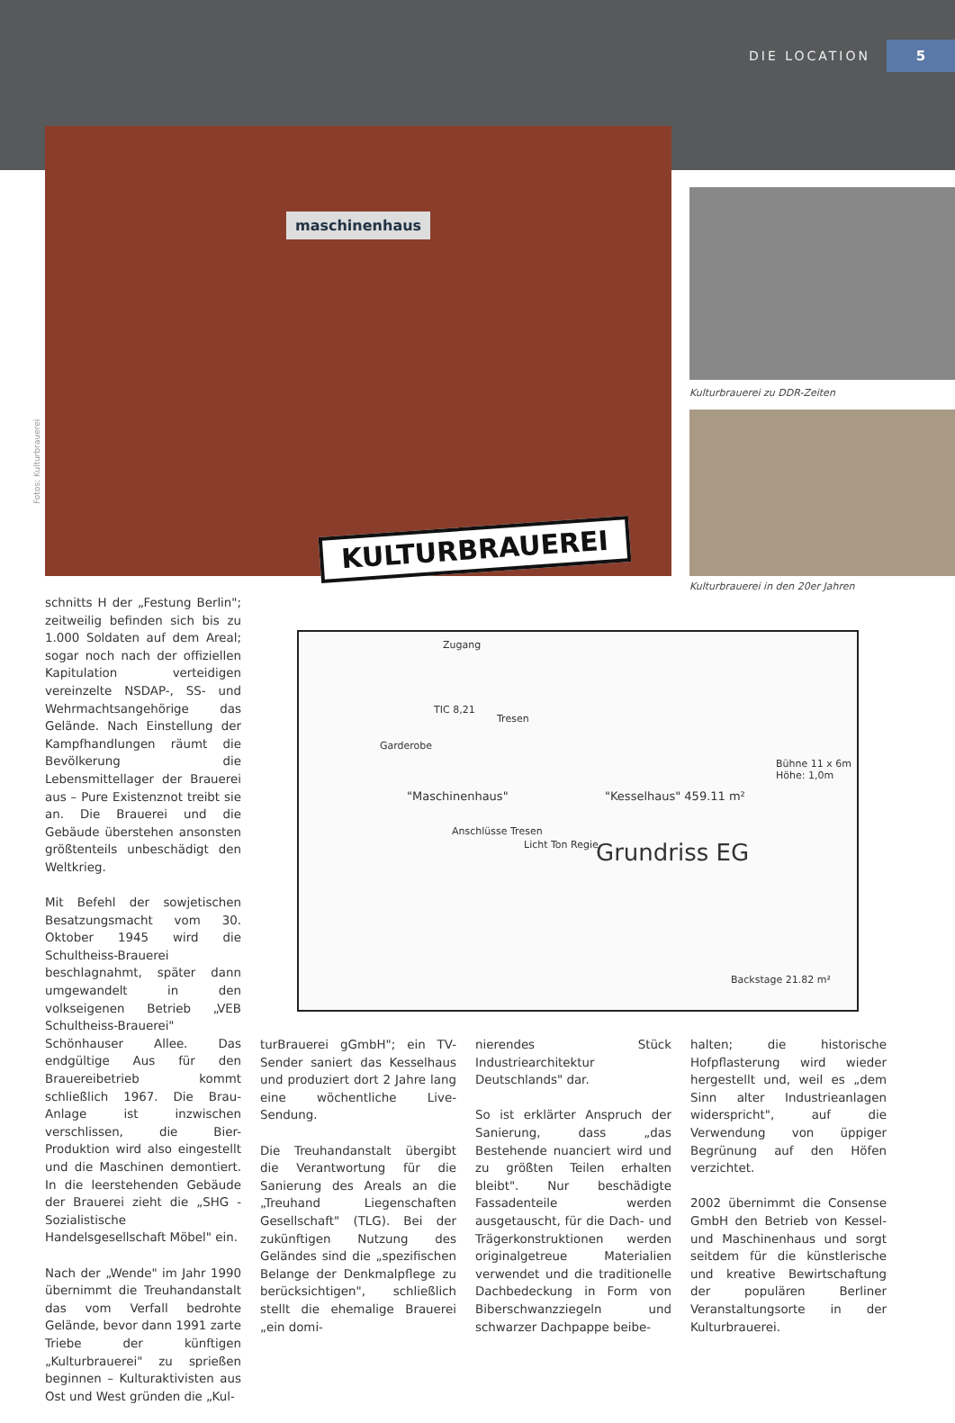DIE LOCATION 5
maschinenhaus
KULTURBRAUEREI
Fotos: Kulturbrauerei
Kulturbrauerei zu DDR-Zeiten
Kulturbrauerei in den 20er Jahren
Zugang
TIC 8,21
"Maschinenhaus" "Kesselhaus" 459.11 m²
Grundriss EG
Bühne 11 x 6m Höhe: 1,0m
Tresen
Garderobe
Anschlüsse Tresen
Licht Ton Regie
Backstage 21.82 m²
schnitts H der „Festung Berlin"; zeitweilig befinden sich bis zu 1.000 Soldaten auf dem Areal; sogar noch nach der offiziellen Kapitulation verteidigen vereinzelte NSDAP-, SS- und Wehrmachtsangehörige das Gelände. Nach Einstellung der Kampfhandlungen räumt die Bevölkerung die Lebensmittellager der Brauerei aus – Pure Existenznot treibt sie an. Die Brauerei und die Gebäude überstehen ansonsten größtenteils unbeschädigt den Weltkrieg.
Mit Befehl der sowjetischen Besatzungsmacht vom 30. Oktober 1945 wird die Schultheiss-Brauerei beschlagnahmt, später dann umgewandelt in den volkseigenen Betrieb „VEB Schultheiss-Brauerei" Schönhauser Allee. Das endgültige Aus für den Brauereibetrieb kommt schließlich 1967. Die Brau-Anlage ist inzwischen verschlissen, die Bier-Produktion wird also eingestellt und die Maschinen demontiert. In die leerstehenden Gebäude der Brauerei zieht die „SHG -Sozialistische Handelsgesellschaft Möbel" ein.
Nach der „Wende" im Jahr 1990 übernimmt die Treuhandanstalt das vom Verfall bedrohte Gelände, bevor dann 1991 zarte Triebe der künftigen „Kulturbrauerei" zu sprießen beginnen – Kulturaktivisten aus Ost und West gründen die „Kul-
turBrauerei gGmbH"; ein TV-Sender saniert das Kesselhaus und produziert dort 2 Jahre lang eine wöchentliche Live-Sendung.
Die Treuhandanstalt übergibt die Verantwortung für die Sanierung des Areals an die „Treuhand Liegenschaften Gesellschaft" (TLG). Bei der zukünftigen Nutzung des Geländes sind die „spezifischen Belange der Denkmalpflege zu berücksichtigen", schließlich stellt die ehemalige Brauerei „ein domi-
nierendes Stück Industriearchitektur Deutschlands" dar.
So ist erklärter Anspruch der Sanierung, dass „das Bestehende nuanciert wird und zu größten Teilen erhalten bleibt". Nur beschädigte Fassadenteile werden ausgetauscht, für die Dach- und Trägerkonstruktionen werden originalgetreue Materialien verwendet und die traditionelle Dachbedeckung in Form von Biberschwanzziegeln und schwarzer Dachpappe beibe-
halten; die historische Hofpflasterung wird wieder hergestellt und, weil es „dem Sinn alter Industrieanlagen widerspricht", auf die Verwendung von üppiger Begrünung auf den Höfen verzichtet.
2002 übernimmt die Consense GmbH den Betrieb von Kessel- und Maschinenhaus und sorgt seitdem für die künstlerische und kreative Bewirtschaftung der populären Berliner Veranstaltungsorte in der Kulturbrauerei.